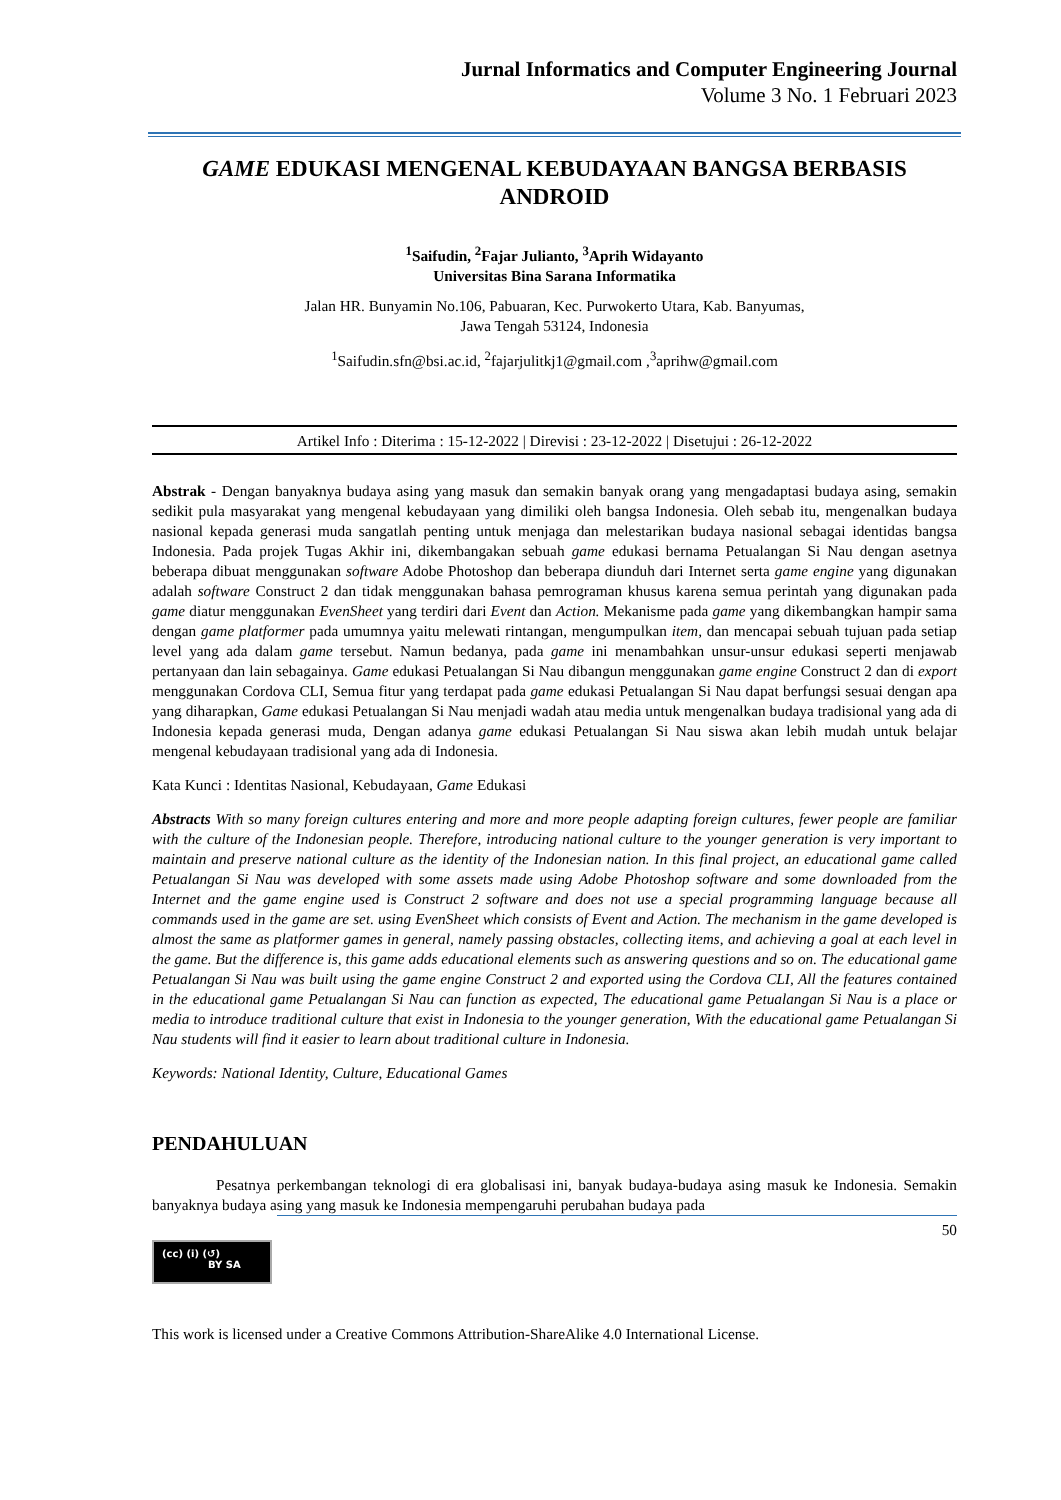Jurnal Informatics and Computer Engineering Journal
Volume 3 No. 1 Februari 2023
GAME EDUKASI MENGENAL KEBUDAYAAN BANGSA BERBASIS ANDROID
<sup>1</sup> Saifudin, <sup>2</sup>Fajar Julianto, <sup>3</sup>Aprih Widayanto
Universitas Bina Sarana Informatika
Jalan HR. Bunyamin No.106, Pabuaran, Kec. Purwokerto Utara, Kab. Banyumas,
Jawa Tengah 53124, Indonesia
<sup>1</sup> Saifudin.sfn@bsi.ac.id, <sup>2</sup>fajarjulitkj1@gmail.com ,<sup>3</sup>aprihw@gmail.com
Artikel Info : Diterima : 15-12-2022 | Direvisi : 23-12-2022 | Disetujui : 26-12-2022
Abstrak - Dengan banyaknya budaya asing yang masuk dan semakin banyak orang yang mengadaptasi budaya asing, semakin sedikit pula masyarakat yang mengenal kebudayaan yang dimiliki oleh bangsa Indonesia. Oleh sebab itu, mengenalkan budaya nasional kepada generasi muda sangatlah penting untuk menjaga dan melestarikan budaya nasional sebagai identidas bangsa Indonesia. Pada projek Tugas Akhir ini, dikembangakan sebuah game edukasi bernama Petualangan Si Nau dengan asetnya beberapa dibuat menggunakan software Adobe Photoshop dan beberapa diunduh dari Internet serta game engine yang digunakan adalah software Construct 2 dan tidak menggunakan bahasa pemrograman khusus karena semua perintah yang digunakan pada game diatur menggunakan EvenSheet yang terdiri dari Event dan Action. Mekanisme pada game yang dikembangkan hampir sama dengan game platformer pada umumnya yaitu melewati rintangan, mengumpulkan item, dan mencapai sebuah tujuan pada setiap level yang ada dalam game tersebut. Namun bedanya, pada game ini menambahkan unsur-unsur edukasi seperti menjawab pertanyaan dan lain sebagainya. Game edukasi Petualangan Si Nau dibangun menggunakan game engine Construct 2 dan di export menggunakan Cordova CLI, Semua fitur yang terdapat pada game edukasi Petualangan Si Nau dapat berfungsi sesuai dengan apa yang diharapkan, Game edukasi Petualangan Si Nau menjadi wadah atau media untuk mengenalkan budaya tradisional yang ada di Indonesia kepada generasi muda, Dengan adanya game edukasi Petualangan Si Nau siswa akan lebih mudah untuk belajar mengenal kebudayaan tradisional yang ada di Indonesia.
Kata Kunci : Identitas Nasional, Kebudayaan, Game Edukasi
Abstracts With so many foreign cultures entering and more and more people adapting foreign cultures, fewer people are familiar with the culture of the Indonesian people. Therefore, introducing national culture to the younger generation is very important to maintain and preserve national culture as the identity of the Indonesian nation. In this final project, an educational game called Petualangan Si Nau was developed with some assets made using Adobe Photoshop software and some downloaded from the Internet and the game engine used is Construct 2 software and does not use a special programming language because all commands used in the game are set. using EvenSheet which consists of Event and Action. The mechanism in the game developed is almost the same as platformer games in general, namely passing obstacles, collecting items, and achieving a goal at each level in the game. But the difference is, this game adds educational elements such as answering questions and so on. The educational game Petualangan Si Nau was built using the game engine Construct 2 and exported using the Cordova CLI, All the features contained in the educational game Petualangan Si Nau can function as expected, The educational game Petualangan Si Nau is a place or media to introduce traditional culture that exist in Indonesia to the younger generation, With the educational game Petualangan Si Nau students will find it easier to learn about traditional culture in Indonesia.
Keywords: National Identity, Culture, Educational Games
PENDAHULUAN
Pesatnya perkembangan teknologi di era globalisasi ini, banyak budaya-budaya asing masuk ke Indonesia. Semakin banyaknya budaya asing yang masuk ke Indonesia mempengaruhi perubahan budaya pada
50
(cc) (i) (↺)
BY SA
This work is licensed under a Creative Commons Attribution-ShareAlike 4.0 International License.